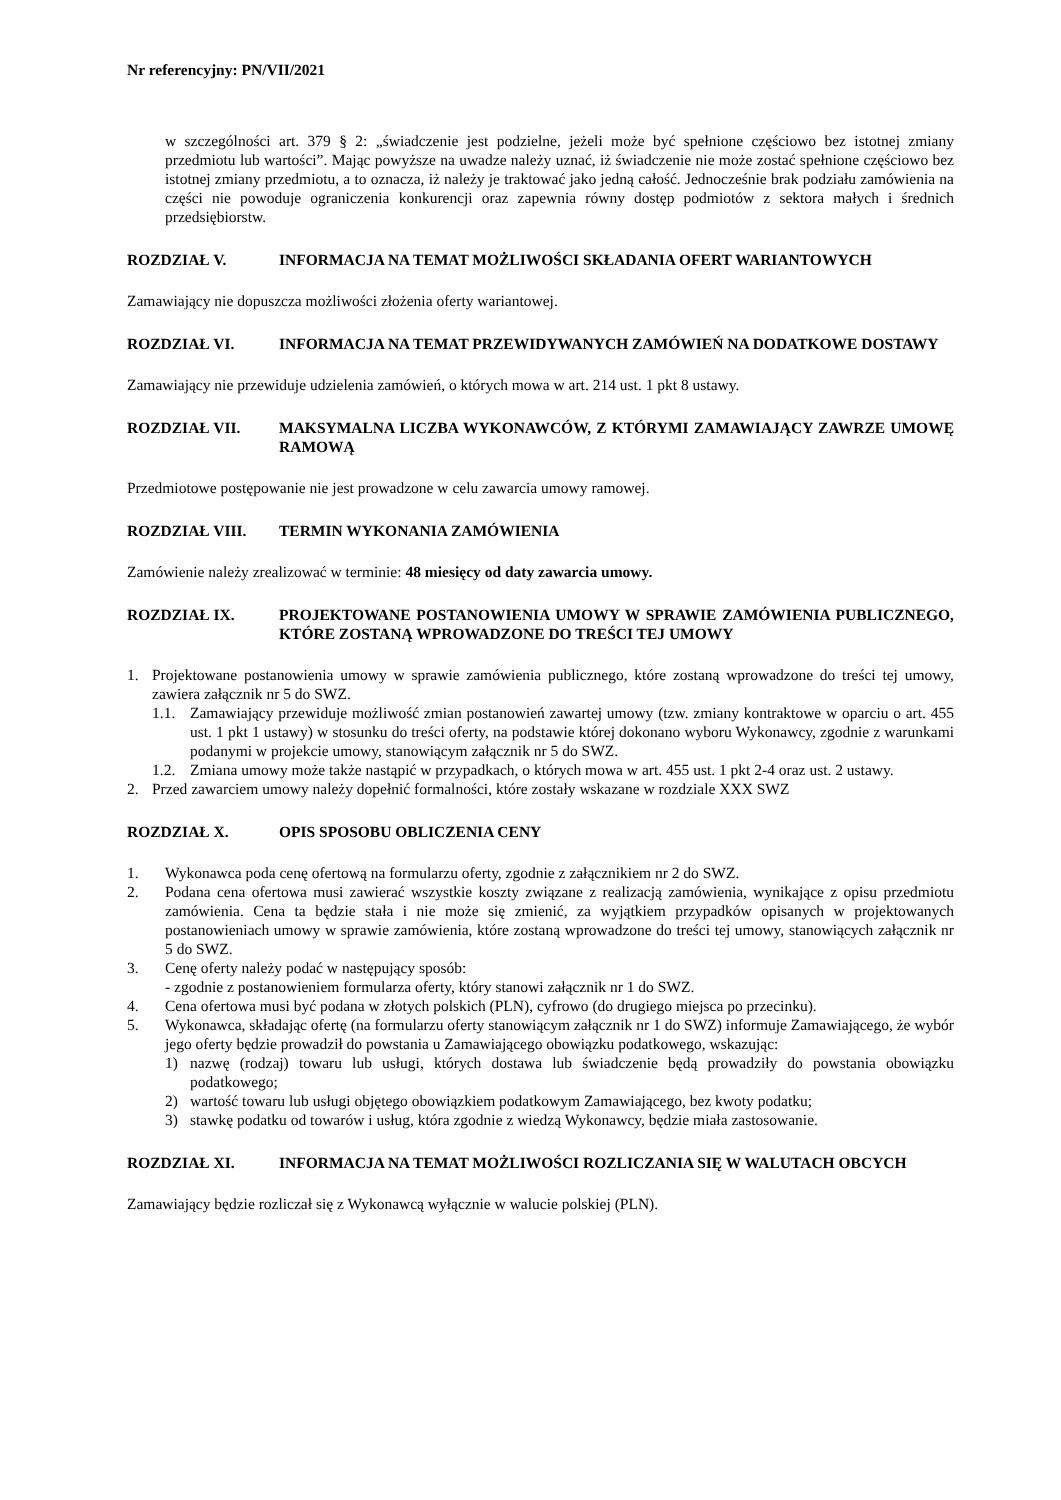Nr referencyjny: PN/VII/2021
w szczególności art. 379 § 2: „świadczenie jest podzielne, jeżeli może być spełnione częściowo bez istotnej zmiany przedmiotu lub wartości”. Mając powyższe na uwadze należy uznać, iż świadczenie nie może zostać spełnione częściowo bez istotnej zmiany przedmiotu, a to oznacza, iż należy je traktować jako jedną całość. Jednocześnie brak podziału zamówienia na części nie powoduje ograniczenia konkurencji oraz zapewnia równy dostęp podmiotów z sektora małych i średnich przedsiębiorstw.
ROZDZIAŁ V. INFORMACJA NA TEMAT MOŻLIWOŚCI SKŁADANIA OFERT WARIANTOWYCH
Zamawiający nie dopuszcza możliwości złożenia oferty wariantowej.
ROZDZIAŁ VI. INFORMACJA NA TEMAT PRZEWIDYWANYCH ZAMÓWIEŃ NA DODATKOWE DOSTAWY
Zamawiający nie przewiduje udzielenia zamówień, o których mowa w art. 214 ust. 1 pkt 8 ustawy.
ROZDZIAŁ VII. MAKSYMALNA LICZBA WYKONAWCÓW, Z KTÓRYMI ZAMAWIAJĄCY ZAWRZE UMOWĘ RAMOWĄ
Przedmiotowe postępowanie nie jest prowadzone w celu zawarcia umowy ramowej.
ROZDZIAŁ VIII. TERMIN WYKONANIA ZAMÓWIENIA
Zamówienie należy zrealizować w terminie: 48 miesięcy od daty zawarcia umowy.
ROZDZIAŁ IX. PROJEKTOWANE POSTANOWIENIA UMOWY W SPRAWIE ZAMÓWIENIA PUBLICZNEGO, KTÓRE ZOSTANĄ WPROWADZONE DO TREŚCI TEJ UMOWY
1. Projektowane postanowienia umowy w sprawie zamówienia publicznego, które zostaną wprowadzone do treści tej umowy, zawiera załącznik nr 5 do SWZ.
1.1. Zamawiający przewiduje możliwość zmian postanowień zawartej umowy (tzw. zmiany kontraktowe w oparciu o art. 455 ust. 1 pkt 1 ustawy) w stosunku do treści oferty, na podstawie której dokonano wyboru Wykonawcy, zgodnie z warunkami podanymi w projekcie umowy, stanowiącym załącznik nr 5 do SWZ.
1.2. Zmiana umowy może także nastąpić w przypadkach, o których mowa w art. 455 ust. 1 pkt 2-4 oraz ust. 2 ustawy.
2. Przed zawarciem umowy należy dopełnić formalności, które zostały wskazane w rozdziale XXX SWZ
ROZDZIAŁ X. OPIS SPOSOBU OBLICZENIA CENY
1. Wykonawca poda cenę ofertową na formularzu oferty, zgodnie z załącznikiem nr 2 do SWZ.
2. Podana cena ofertowa musi zawierać wszystkie koszty związane z realizacją zamówienia, wynikające z opisu przedmiotu zamówienia. Cena ta będzie stała i nie może się zmienić, za wyjątkiem przypadków opisanych w projektowanych postanowieniach umowy w sprawie zamówienia, które zostaną wprowadzone do treści tej umowy, stanowiących załącznik nr 5 do SWZ.
3. Cenę oferty należy podać w następujący sposób:
- zgodnie z postanowieniem formularza oferty, który stanowi załącznik nr 1 do SWZ.
4. Cena ofertowa musi być podana w złotych polskich (PLN), cyfrowo (do drugiego miejsca po przecinku).
5. Wykonawca, składając ofertę (na formularzu oferty stanowiącym załącznik nr 1 do SWZ) informuje Zamawiającego, że wybór jego oferty będzie prowadził do powstania u Zamawiającego obowiązku podatkowego, wskazując:
1) nazwę (rodzaj) towaru lub usługi, których dostawa lub świadczenie będą prowadziły do powstania obowiązku podatkowego;
2) wartość towaru lub usługi objętego obowiązkiem podatkowym Zamawiającego, bez kwoty podatku;
3) stawkę podatku od towarów i usług, która zgodnie z wiedzą Wykonawcy, będzie miała zastosowanie.
ROZDZIAŁ XI. INFORMACJA NA TEMAT MOŻLIWOŚCI ROZLICZANIA SIĘ W WALUTACH OBCYCH
Zamawiający będzie rozliczał się z Wykonawcą wyłącznie w walucie polskiej (PLN).